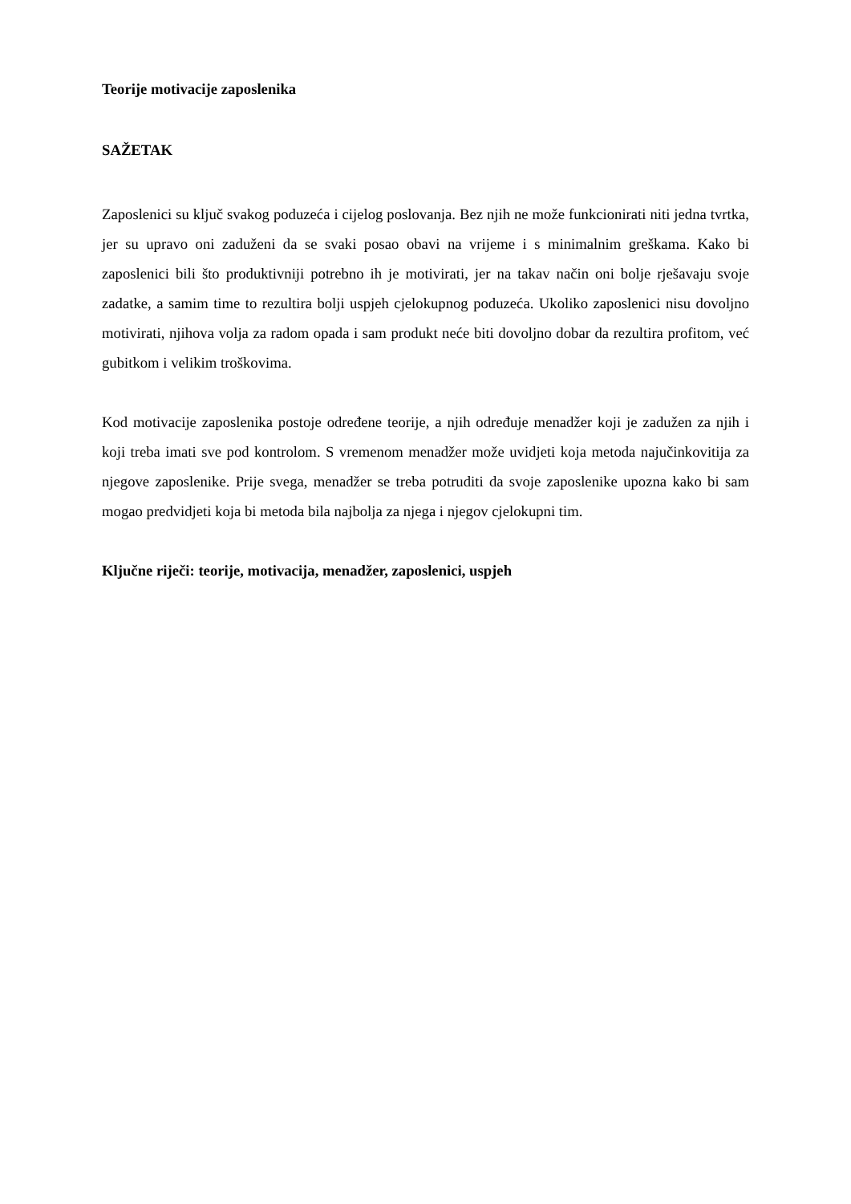Teorije motivacije zaposlenika
SAŽETAK
Zaposlenici su ključ svakog poduzeća i cijelog poslovanja. Bez njih ne može funkcionirati niti jedna tvrtka, jer su upravo oni zaduženi da se svaki posao obavi na vrijeme i s minimalnim greškama. Kako bi zaposlenici bili što produktivniji potrebno ih je motivirati, jer na takav način oni bolje rješavaju svoje zadatke, a samim time to rezultira bolji uspjeh cjelokupnog poduzeća. Ukoliko zaposlenici nisu dovoljno motivirati, njihova volja za radom opada i sam produkt neće biti dovoljno dobar da rezultira profitom, već gubitkom i velikim troškovima.
Kod motivacije zaposlenika postoje određene teorije, a njih određuje menadžer koji je zadužen za njih i koji treba imati sve pod kontrolom. S vremenom menadžer može uvidjeti koja metoda najučinkovitija za njegove zaposlenike. Prije svega, menadžer se treba potruditi da svoje zaposlenike upozna kako bi sam mogao predvidjeti koja bi metoda bila najbolja za njega i njegov cjelokupni tim.
Ključne riječi: teorije, motivacija, menadžer, zaposlenici, uspjeh